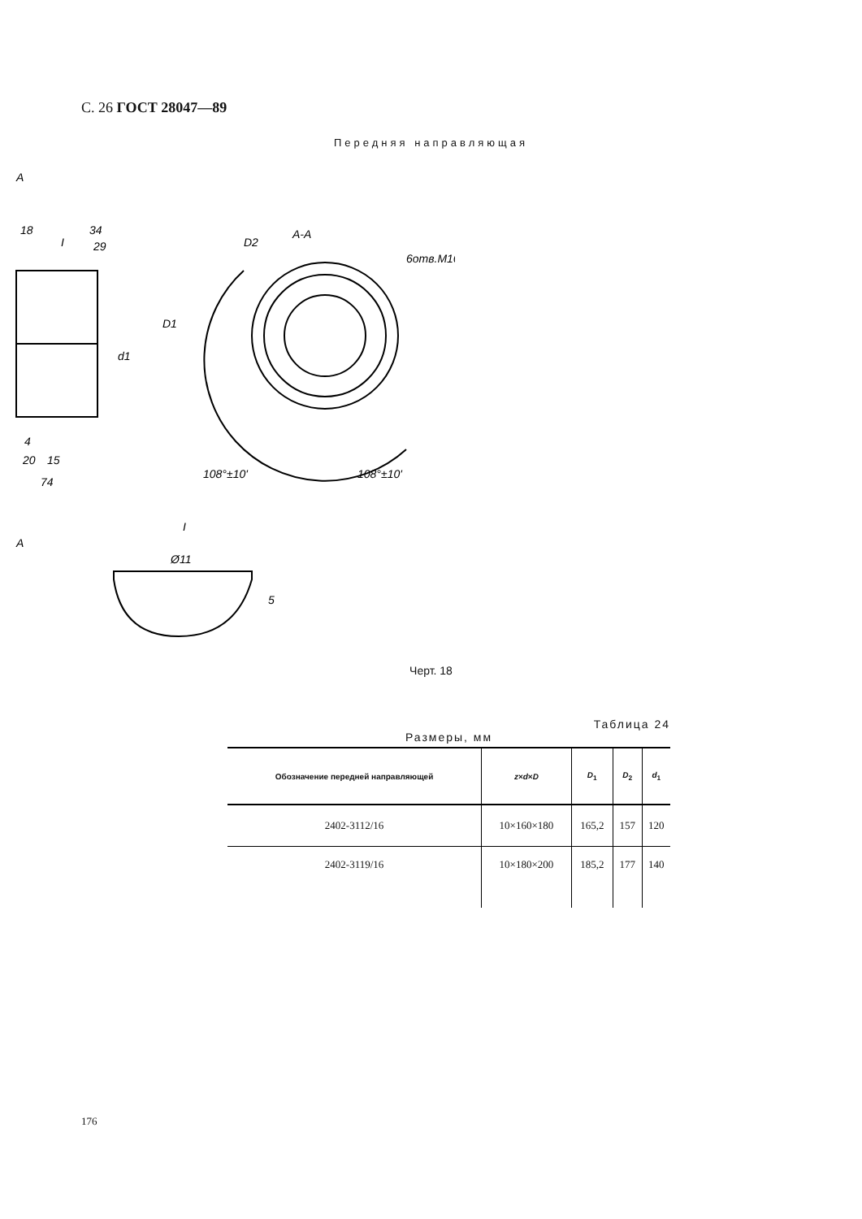С. 26 ГОСТ 28047—89
Передняя направляющая
A
18
34
29
I
d1
D1
4
20
15
74
A
A-A
D2
6отв.M10
108°±10'
108°±10'
I
Ø11
5
Черт. 18
Таблица 24
Размеры, мм
| Обозначение передней направляющей | z × d × D | D<sub>1</sub> | D<sub>2</sub> | d<sub>1</sub> |
| --- | --- | --- | --- | --- |
| 2402-3112/16 | 10×160×180 | 165,2 | 157 | 120 |
| 2402-3119/16 | 10×180×200 | 185,2 | 177 | 140 |
176